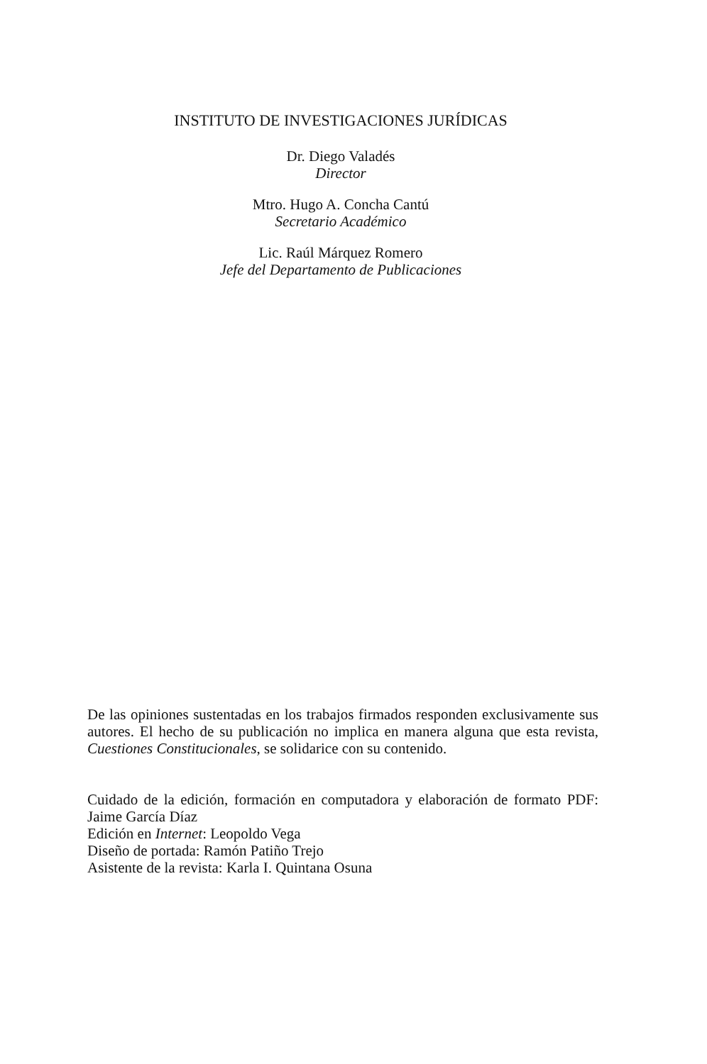INSTITUTO DE INVESTIGACIONES JURÍDICAS
Dr. Diego Valadés
Director
Mtro. Hugo A. Concha Cantú
Secretario Académico
Lic. Raúl Márquez Romero
Jefe del Departamento de Publicaciones
De las opiniones sustentadas en los trabajos firmados responden exclusivamente sus autores. El hecho de su publicación no implica en manera alguna que esta revista, Cuestiones Constitucionales, se solidarice con su contenido.
Cuidado de la edición, formación en computadora y elaboración de formato PDF: Jaime García Díaz
Edición en Internet: Leopoldo Vega
Diseño de portada: Ramón Patiño Trejo
Asistente de la revista: Karla I. Quintana Osuna